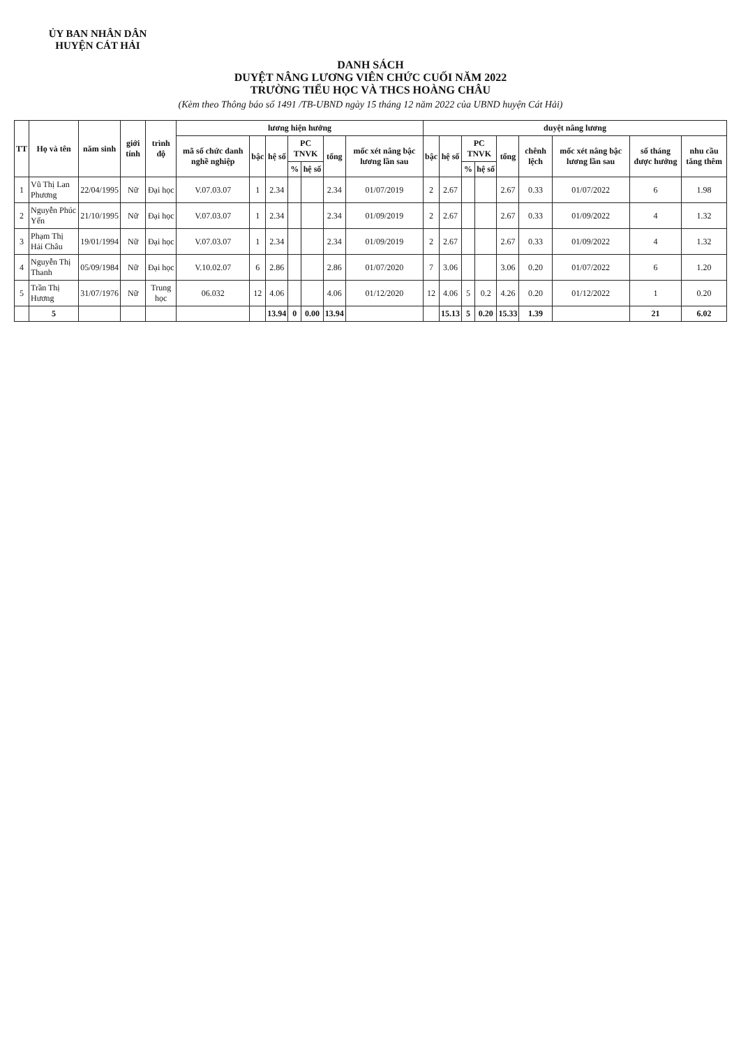ỦY BAN NHÂN DÂN
HUYỆN CÁT HẢI
DANH SÁCH
DUYỆT NÂNG LƯƠNG VIÊN CHỨC CUỐI NĂM 2022
TRƯỜNG TIỂU HỌC VÀ THCS HOÀNG CHÂU
(Kèm theo Thông báo số 1491 /TB-UBND ngày 15 tháng 12 năm 2022 của UBND huyện Cát Hải)
| TT | Họ và tên | năm sinh | giới tính | trình độ | lương hiện hưởng | | | | | | | duyệt nâng lương | | | | | | | | |
| --- | --- | --- | --- | --- | --- | --- | --- | --- | --- | --- | --- | --- | --- | --- | --- | --- | --- | --- | --- | --- |
| | | | | | mã số chức danh nghề nghiệp | bậc | hệ số | PC TNVK | | tổng | mốc xét nâng bậc lương lần sau | bậc | hệ số | PC TNVK | | tổng | chênh lệch | mốc xét nâng bậc lương lần sau | số tháng được hưởng | nhu cầu tăng thêm |
| | | | | | | | | % | hệ số | | | | | % | hệ số | | | | | |
| 1 | Vũ Thị Lan Phương | 22/04/1995 | Nữ | Đại học | V.07.03.07 | 1 | 2.34 | | | 2.34 | 01/07/2019 | 2 | 2.67 | | | 2.67 | 0.33 | 01/07/2022 | 6 | 1.98 |
| 2 | Nguyễn Phúc Yến | 21/10/1995 | Nữ | Đại học | V.07.03.07 | 1 | 2.34 | | | 2.34 | 01/09/2019 | 2 | 2.67 | | | 2.67 | 0.33 | 01/09/2022 | 4 | 1.32 |
| 3 | Phạm Thị Hải Châu | 19/01/1994 | Nữ | Đại học | V.07.03.07 | 1 | 2.34 | | | 2.34 | 01/09/2019 | 2 | 2.67 | | | 2.67 | 0.33 | 01/09/2022 | 4 | 1.32 |
| 4 | Nguyễn Thị Thanh | 05/09/1984 | Nữ | Đại học | V.10.02.07 | 6 | 2.86 | | | 2.86 | 01/07/2020 | 7 | 3.06 | | | 3.06 | 0.20 | 01/07/2022 | 6 | 1.20 |
| 5 | Trần Thị Hương | 31/07/1976 | Nữ | Trung học | 06.032 | 12 | 4.06 | | | 4.06 | 01/12/2020 | 12 | 4.06 | 5 | 0.2 | 4.26 | 0.20 | 01/12/2022 | 1 | 0.20 |
| | 5 | | | | | | 13.94 | 0 | 0.00 | 13.94 | | | 15.13 | 5 | 0.20 | 15.33 | 1.39 | | 21 | 6.02 |